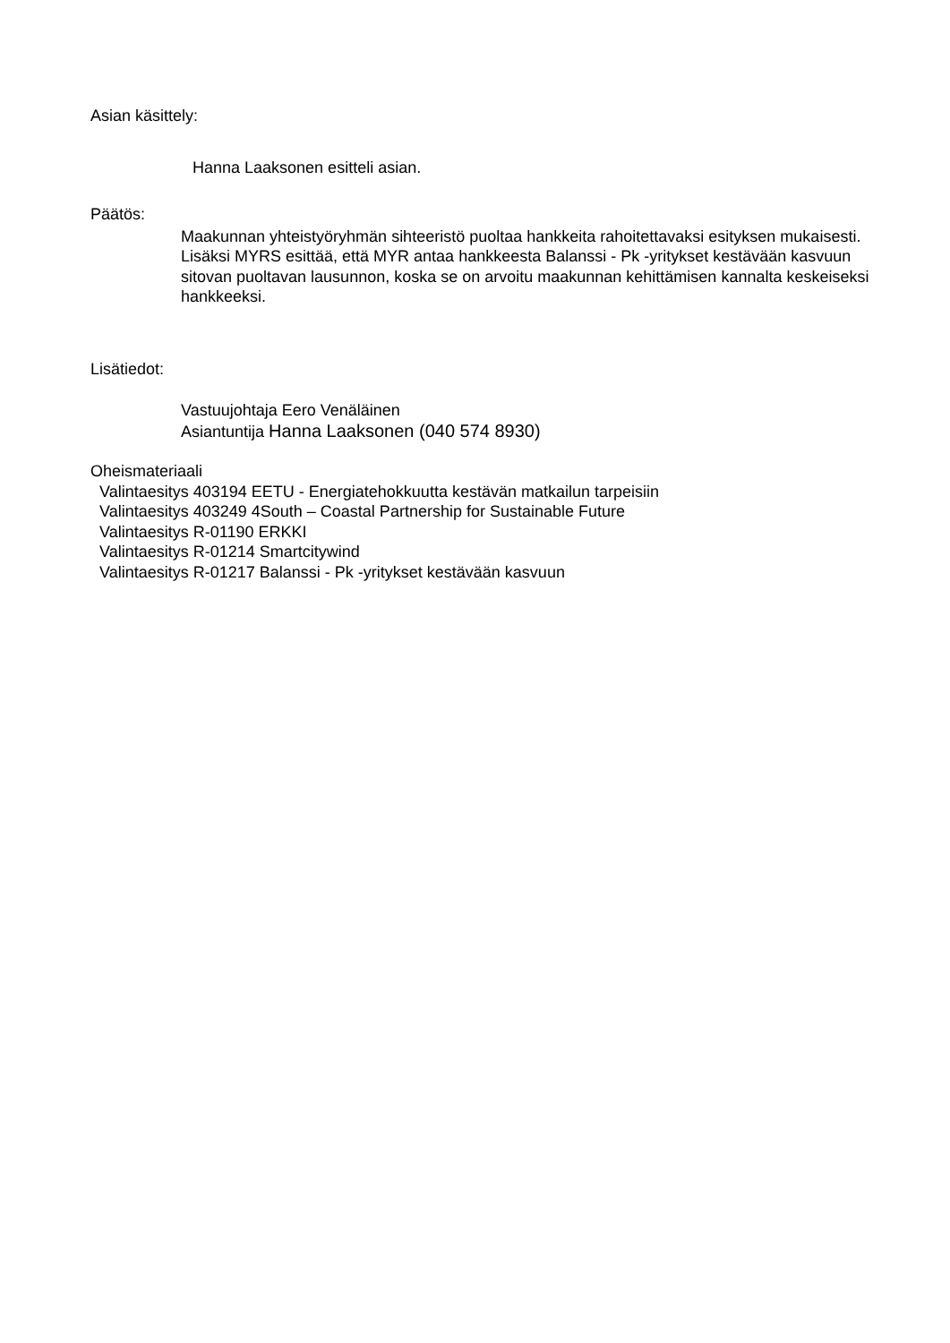Asian käsittely:
Hanna Laaksonen esitteli asian.
Päätös:
Maakunnan yhteistyöryhmän sihteeristö puoltaa hankkeita rahoitettavaksi esityksen mukaisesti. Lisäksi MYRS esittää, että MYR antaa hankkeesta Balanssi - Pk -yritykset kestävään kasvuun sitovan puoltavan lausunnon, koska se on arvoitu maakunnan kehittämisen kannalta keskeiseksi hankkeeksi.
Lisätiedot:
Vastuujohtaja Eero Venäläinen
Asiantuntija Hanna Laaksonen (040 574 8930)
Oheismateriaali
Valintaesitys 403194 EETU - Energiatehokkuutta kestävän matkailun tarpeisiin
Valintaesitys 403249 4South – Coastal Partnership for Sustainable Future
Valintaesitys R-01190 ERKKI
Valintaesitys R-01214 Smartcitywind
Valintaesitys R-01217 Balanssi - Pk -yritykset kestävään kasvuun